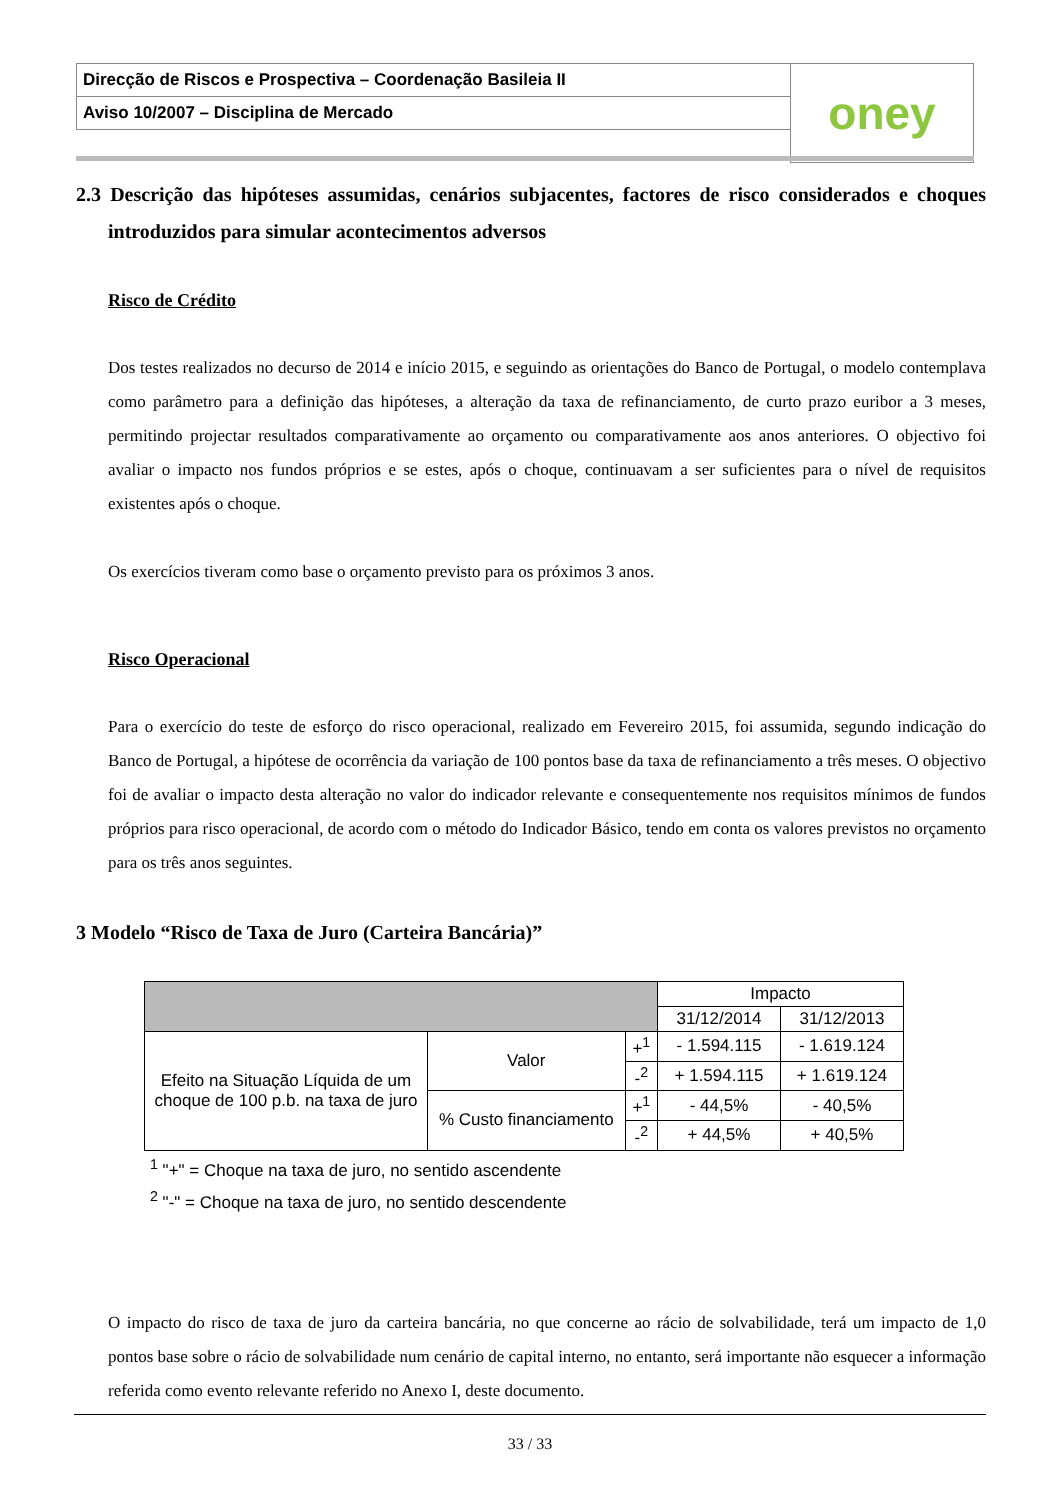| Direcção de Riscos e Prospectiva – Coordenação Basileia II | oney |
| Aviso 10/2007 – Disciplina de Mercado | |
2.3 Descrição das hipóteses assumidas, cenários subjacentes, factores de risco considerados e choques introduzidos para simular acontecimentos adversos
Risco de Crédito
Dos testes realizados no decurso de 2014 e início 2015, e seguindo as orientações do Banco de Portugal, o modelo contemplava como parâmetro para a definição das hipóteses, a alteração da taxa de refinanciamento, de curto prazo euribor a 3 meses, permitindo projectar resultados comparativamente ao orçamento ou comparativamente aos anos anteriores. O objectivo foi avaliar o impacto nos fundos próprios e se estes, após o choque, continuavam a ser suficientes para o nível de requisitos existentes após o choque.
Os exercícios tiveram como base o orçamento previsto para os próximos 3 anos.
Risco Operacional
Para o exercício do teste de esforço do risco operacional, realizado em Fevereiro 2015, foi assumida, segundo indicação do Banco de Portugal, a hipótese de ocorrência da variação de 100 pontos base da taxa de refinanciamento a três meses. O objectivo foi de avaliar o impacto desta alteração no valor do indicador relevante e consequentemente nos requisitos mínimos de fundos próprios para risco operacional, de acordo com o método do Indicador Básico, tendo em conta os valores previstos no orçamento para os três anos seguintes.
3 Modelo “Risco de Taxa de Juro (Carteira Bancária)”
| | | | Impacto | |
| --- | --- | --- | --- | --- |
| | | | 31/12/2014 | 31/12/2013 |
| Efeito na Situação Líquida de um choque de 100 p.b. na taxa de juro | Valor | +<sup>1</sup> | - 1.594.115 | - 1.619.124 |
| | | -<sup>2</sup> | + 1.594.115 | + 1.619.124 |
| | % Custo financiamento | +<sup>1</sup> | - 44,5% | - 40,5% |
| | | -<sup>2</sup> | + 44,5% | + 40,5% |
<sup>1</sup> "+" = Choque na taxa de juro, no sentido ascendente
<sup>2</sup> "-" = Choque na taxa de juro, no sentido descendente
O impacto do risco de taxa de juro da carteira bancária, no que concerne ao rácio de solvabilidade, terá um impacto de 1,0 pontos base sobre o rácio de solvabilidade num cenário de capital interno, no entanto, será importante não esquecer a informação referida como evento relevante referido no Anexo I, deste documento.
33 / 33